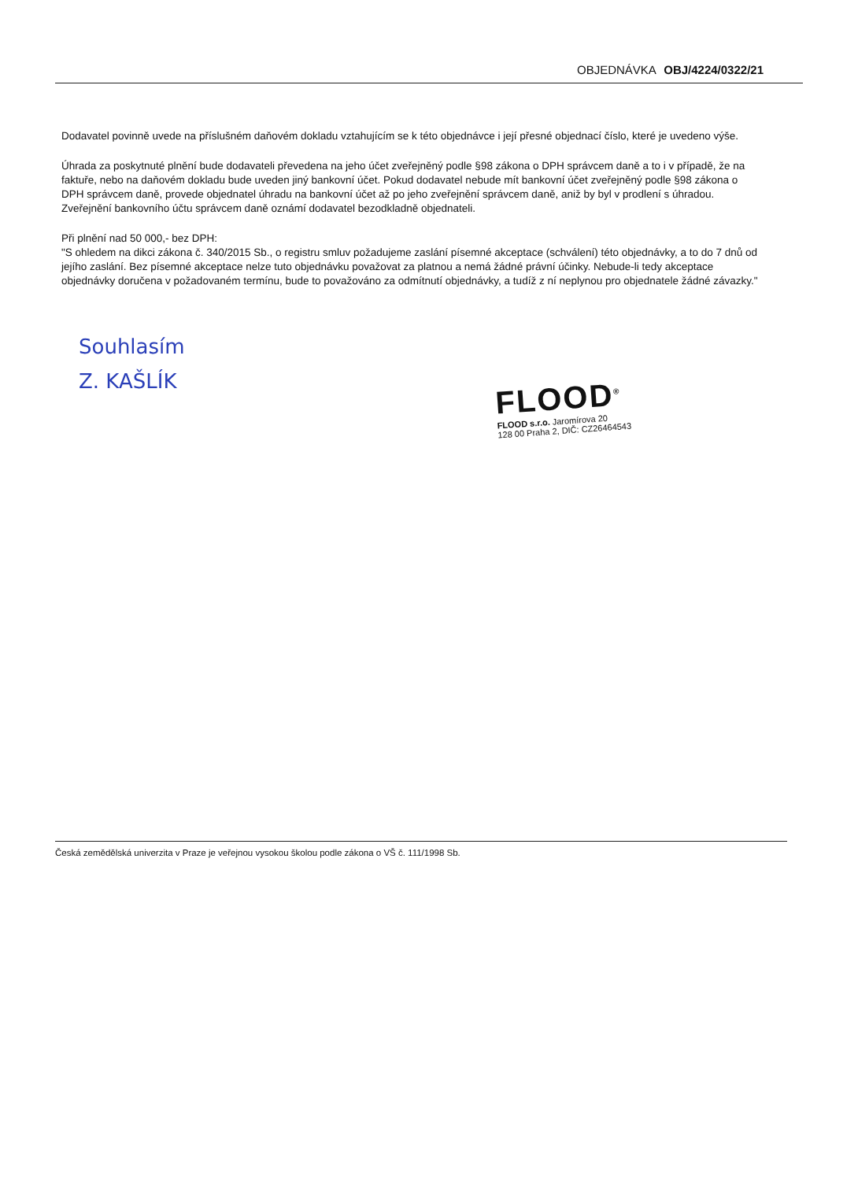OBJEDNÁVKA OBJ/4224/0322/21
Dodavatel povinně uvede na příslušném daňovém dokladu vztahujícím se k této objednávce i její přesné objednací číslo, které je uvedeno výše.
Úhrada za poskytnuté plnění bude dodavateli převedena na jeho účet zveřejněný podle §98 zákona o DPH správcem daně a to i v případě, že na faktuře, nebo na daňovém dokladu bude uveden jiný bankovní účet. Pokud dodavatel nebude mít bankovní účet zveřejněný podle §98 zákona o DPH správcem daně, provede objednatel úhradu na bankovní účet až po jeho zveřejnění správcem daně, aniž by byl v prodlení s úhradou. Zveřejnění bankovního účtu správcem daně oznámí dodavatel bezodkladně objednateli.
Při plnění nad 50 000,- bez DPH:
"S ohledem na dikci zákona č. 340/2015 Sb., o registru smluv požadujeme zaslání písemné akceptace (schválení) této objednávky, a to do 7 dnů od jejího zaslání. Bez písemné akceptace nelze tuto objednávku považovat za platnou a nemá žádné právní účinky. Nebude-li tedy akceptace objednávky doručena v požadovaném termínu, bude to považováno za odmítnutí objednávky, a tudíž z ní neplynou pro objednatele žádné závazky."
Souhlasím
Z. KAŠLÍK
FLOOD<sup>®</sup>
FLOOD s.r.o. Jaromírova 20
128 00 Praha 2, DIČ: CZ26464543
Česká zemědělská univerzita v Praze je veřejnou vysokou školou podle zákona o VŠ č. 111/1998 Sb.